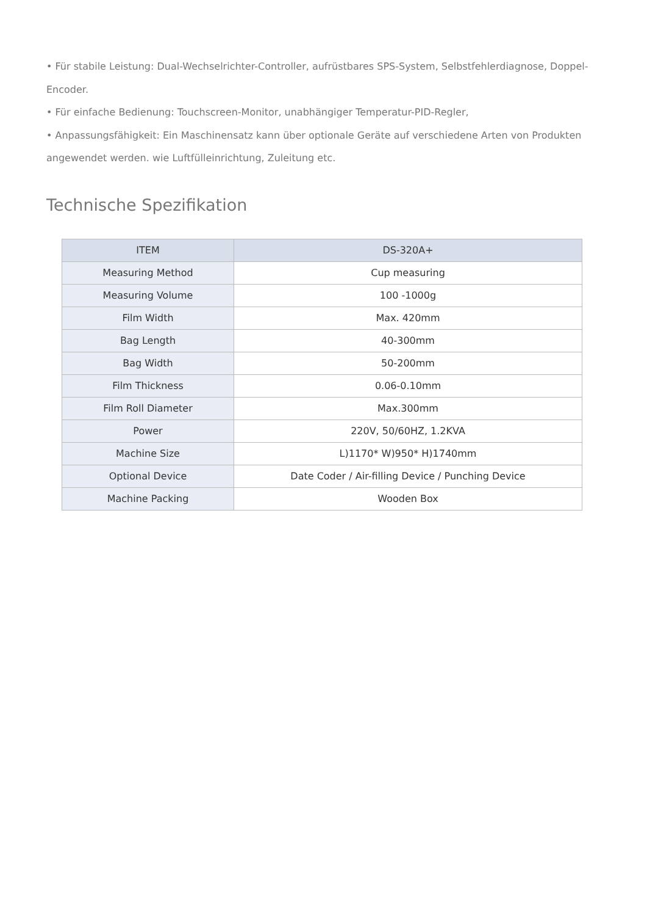• Für stabile Leistung: Dual-Wechselrichter-Controller, aufrüstbares SPS-System, Selbstfehlerdiagnose, Doppel-Encoder.
• Für einfache Bedienung: Touchscreen-Monitor, unabhängiger Temperatur-PID-Regler,
• Anpassungsfähigkeit: Ein Maschinensatz kann über optionale Geräte auf verschiedene Arten von Produkten angewendet werden. wie Luftfülleinrichtung, Zuleitung etc.
Technische Spezifikation
| ITEM | DS-320A+ |
| --- | --- |
| Measuring Method | Cup measuring |
| Measuring Volume | 100 -1000g |
| Film Width | Max. 420mm |
| Bag Length | 40-300mm |
| Bag Width | 50-200mm |
| Film Thickness | 0.06-0.10mm |
| Film Roll Diameter | Max.300mm |
| Power | 220V, 50/60HZ, 1.2KVA |
| Machine Size | L)1170* W)950* H)1740mm |
| Optional Device | Date Coder / Air-filling Device / Punching Device |
| Machine Packing | Wooden Box |